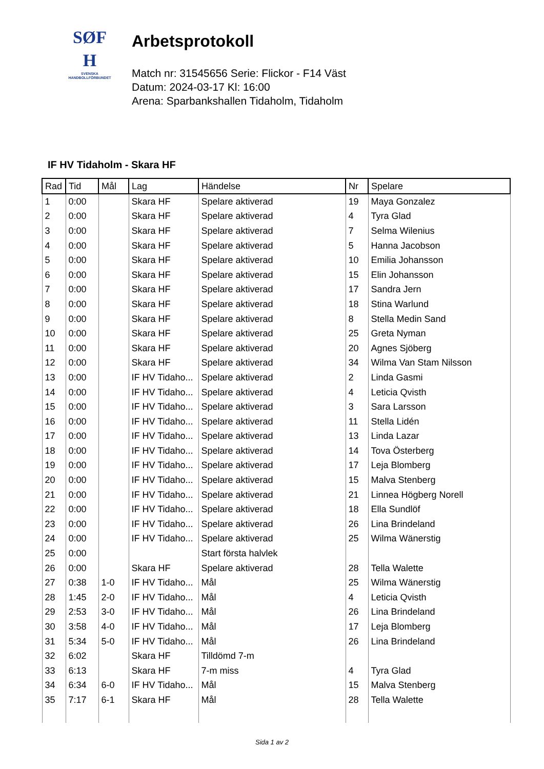SØF
H
SVENSKA
HANDBOLLFÖRBUNDET
Arbetsprotokoll
Match nr: 31545656 Serie: Flickor - F14 Väst
Datum: 2024-03-17 Kl: 16:00
Arena: Sparbankshallen Tidaholm, Tidaholm
IF HV Tidaholm - Skara HF
| Rad | Tid | Mål | Lag | Händelse | Nr | Spelare |
| --- | --- | --- | --- | --- | --- | --- |
| 1 | 0:00 | | Skara HF | Spelare aktiverad | 19 | Maya Gonzalez |
| 2 | 0:00 | | Skara HF | Spelare aktiverad | 4 | Tyra Glad |
| 3 | 0:00 | | Skara HF | Spelare aktiverad | 7 | Selma Wilenius |
| 4 | 0:00 | | Skara HF | Spelare aktiverad | 5 | Hanna Jacobson |
| 5 | 0:00 | | Skara HF | Spelare aktiverad | 10 | Emilia Johansson |
| 6 | 0:00 | | Skara HF | Spelare aktiverad | 15 | Elin Johansson |
| 7 | 0:00 | | Skara HF | Spelare aktiverad | 17 | Sandra Jern |
| 8 | 0:00 | | Skara HF | Spelare aktiverad | 18 | Stina Warlund |
| 9 | 0:00 | | Skara HF | Spelare aktiverad | 8 | Stella Medin Sand |
| 10 | 0:00 | | Skara HF | Spelare aktiverad | 25 | Greta Nyman |
| 11 | 0:00 | | Skara HF | Spelare aktiverad | 20 | Agnes Sjöberg |
| 12 | 0:00 | | Skara HF | Spelare aktiverad | 34 | Wilma Van Stam Nilsson |
| 13 | 0:00 | | IF HV Tidaho... | Spelare aktiverad | 2 | Linda Gasmi |
| 14 | 0:00 | | IF HV Tidaho... | Spelare aktiverad | 4 | Leticia Qvisth |
| 15 | 0:00 | | IF HV Tidaho... | Spelare aktiverad | 3 | Sara Larsson |
| 16 | 0:00 | | IF HV Tidaho... | Spelare aktiverad | 11 | Stella Lidén |
| 17 | 0:00 | | IF HV Tidaho... | Spelare aktiverad | 13 | Linda Lazar |
| 18 | 0:00 | | IF HV Tidaho... | Spelare aktiverad | 14 | Tova Österberg |
| 19 | 0:00 | | IF HV Tidaho... | Spelare aktiverad | 17 | Leja Blomberg |
| 20 | 0:00 | | IF HV Tidaho... | Spelare aktiverad | 15 | Malva Stenberg |
| 21 | 0:00 | | IF HV Tidaho... | Spelare aktiverad | 21 | Linnea Högberg Norell |
| 22 | 0:00 | | IF HV Tidaho... | Spelare aktiverad | 18 | Ella Sundlöf |
| 23 | 0:00 | | IF HV Tidaho... | Spelare aktiverad | 26 | Lina Brindeland |
| 24 | 0:00 | | IF HV Tidaho... | Spelare aktiverad | 25 | Wilma Wänerstig |
| 25 | 0:00 | | | Start första halvlek | | |
| 26 | 0:00 | | Skara HF | Spelare aktiverad | 28 | Tella Walette |
| 27 | 0:38 | 1-0 | IF HV Tidaho... | Mål | 25 | Wilma Wänerstig |
| 28 | 1:45 | 2-0 | IF HV Tidaho... | Mål | 4 | Leticia Qvisth |
| 29 | 2:53 | 3-0 | IF HV Tidaho... | Mål | 26 | Lina Brindeland |
| 30 | 3:58 | 4-0 | IF HV Tidaho... | Mål | 17 | Leja Blomberg |
| 31 | 5:34 | 5-0 | IF HV Tidaho... | Mål | 26 | Lina Brindeland |
| 32 | 6:02 | | Skara HF | Tilldömd 7-m | | |
| 33 | 6:13 | | Skara HF | 7-m miss | 4 | Tyra Glad |
| 34 | 6:34 | 6-0 | IF HV Tidaho... | Mål | 15 | Malva Stenberg |
| 35 | 7:17 | 6-1 | Skara HF | Mål | 28 | Tella Walette |
Sida 1 av 2